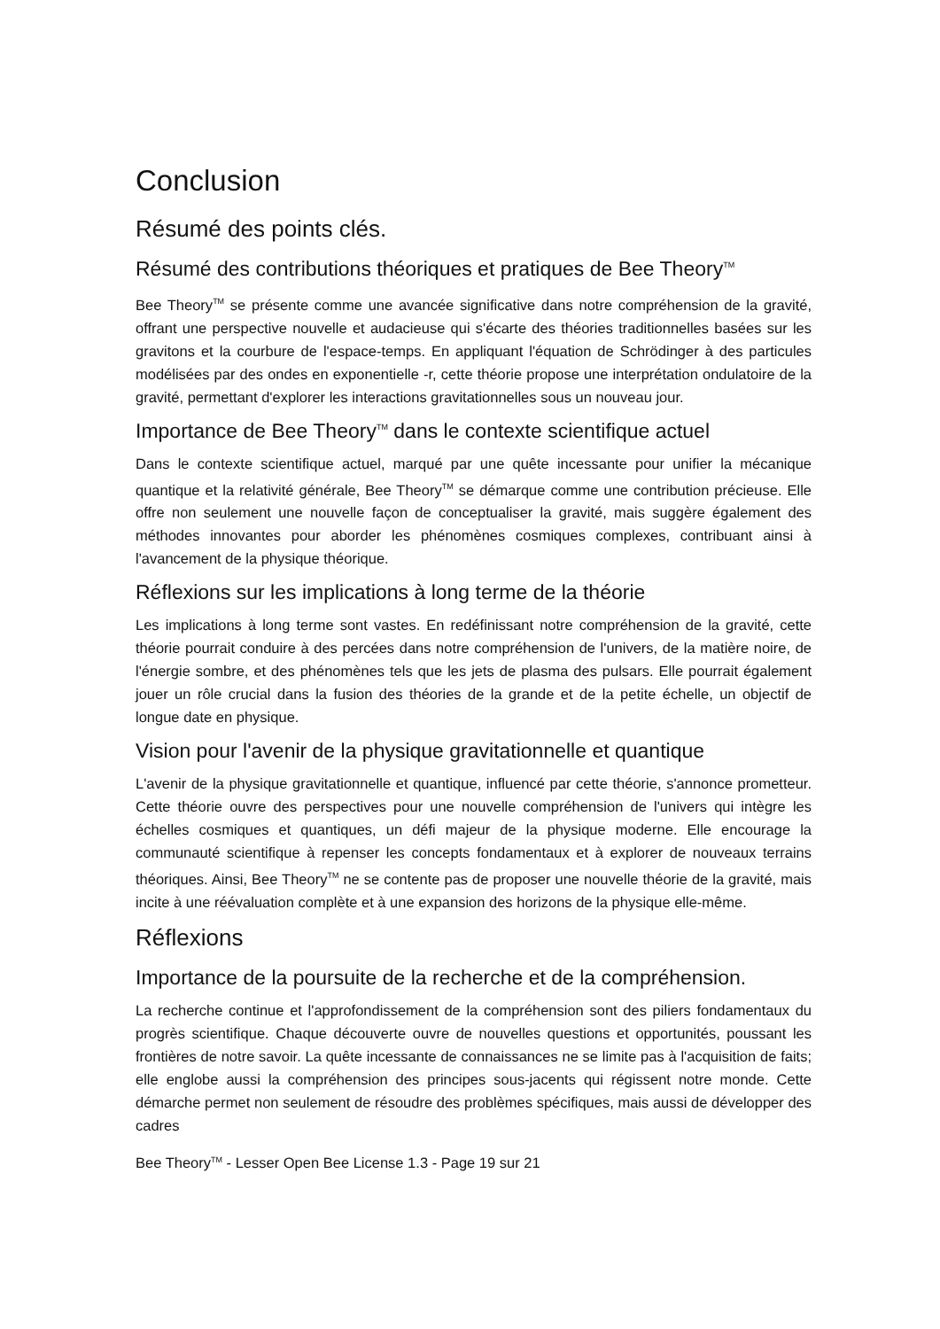Conclusion
Résumé des points clés.
Résumé des contributions théoriques et pratiques de Bee Theory<sup>TM</sup>
Bee Theory<sup>TM</sup> se présente comme une avancée significative dans notre compréhension de la gravité, offrant une perspective nouvelle et audacieuse qui s'écarte des théories traditionnelles basées sur les gravitons et la courbure de l'espace-temps. En appliquant l'équation de Schrödinger à des particules modélisées par des ondes en exponentielle -r, cette théorie propose une interprétation ondulatoire de la gravité, permettant d'explorer les interactions gravitationnelles sous un nouveau jour.
Importance de Bee Theory<sup>TM</sup> dans le contexte scientifique actuel
Dans le contexte scientifique actuel, marqué par une quête incessante pour unifier la mécanique quantique et la relativité générale, Bee Theory<sup>TM</sup> se démarque comme une contribution précieuse. Elle offre non seulement une nouvelle façon de conceptualiser la gravité, mais suggère également des méthodes innovantes pour aborder les phénomènes cosmiques complexes, contribuant ainsi à l'avancement de la physique théorique.
Réflexions sur les implications à long terme de la théorie
Les implications à long terme sont vastes. En redéfinissant notre compréhension de la gravité, cette théorie pourrait conduire à des percées dans notre compréhension de l'univers, de la matière noire, de l'énergie sombre, et des phénomènes tels que les jets de plasma des pulsars. Elle pourrait également jouer un rôle crucial dans la fusion des théories de la grande et de la petite échelle, un objectif de longue date en physique.
Vision pour l'avenir de la physique gravitationnelle et quantique
L'avenir de la physique gravitationnelle et quantique, influencé par cette théorie, s'annonce prometteur. Cette théorie ouvre des perspectives pour une nouvelle compréhension de l'univers qui intègre les échelles cosmiques et quantiques, un défi majeur de la physique moderne. Elle encourage la communauté scientifique à repenser les concepts fondamentaux et à explorer de nouveaux terrains théoriques. Ainsi, Bee Theory<sup>TM</sup> ne se contente pas de proposer une nouvelle théorie de la gravité, mais incite à une réévaluation complète et à une expansion des horizons de la physique elle-même.
Réflexions
Importance de la poursuite de la recherche et de la compréhension.
La recherche continue et l'approfondissement de la compréhension sont des piliers fondamentaux du progrès scientifique. Chaque découverte ouvre de nouvelles questions et opportunités, poussant les frontières de notre savoir. La quête incessante de connaissances ne se limite pas à l'acquisition de faits; elle englobe aussi la compréhension des principes sous-jacents qui régissent notre monde. Cette démarche permet non seulement de résoudre des problèmes spécifiques, mais aussi de développer des cadres
Bee Theory<sup>TM</sup> - Lesser Open Bee License 1.3 - Page 19 sur 21